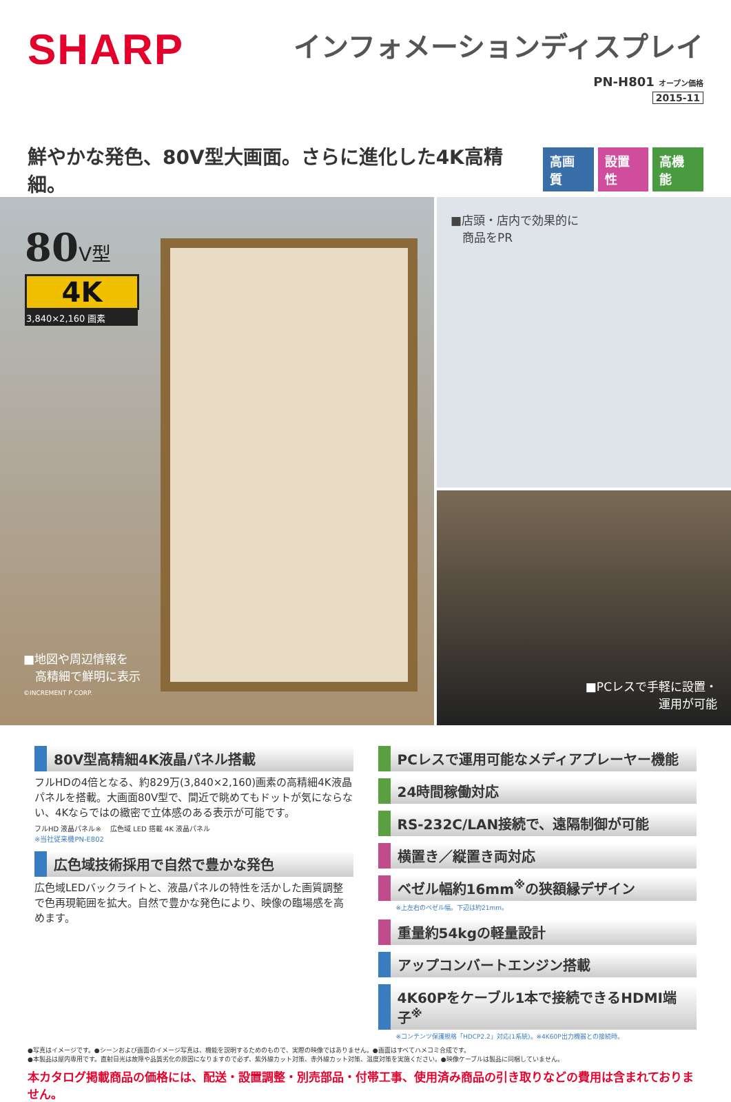SHARP
インフォメーションディスプレイ
PN-H801 オープン価格
2015-11
鮮やかな発色、80V型大画面。さらに進化した4K高精細。 高画質 設置性 高機能
80 V型
4K
3,840×2,160 画素
■地図や周辺情報を
　高精細で鮮明に表示
©INCREMENT P CORP.
■店頭・店内で効果的に
　商品をPR
■PCレスで手軽に設置・
運用が可能
80V型高精細4K液晶パネル搭載
フルHDの4倍となる、約829万(3,840×2,160)画素の高精細4K液晶パネルを搭載。大画面80V型で、間近で眺めてもドットが気にならない、4Kならではの緻密で立体感のある表示が可能です。
フルHD 液晶パネル※ 　広色域 LED 搭載 4K 液晶パネル
※当社従来機PN-E802
広色域技術採用で自然で豊かな発色
広色域LEDバックライトと、液晶パネルの特性を活かした画質調整で色再現範囲を拡大。自然で豊かな発色により、映像の臨場感を高めます。
PCレスで運用可能なメディアプレーヤー機能
24時間稼働対応
RS-232C/LAN接続で、遠隔制御が可能
横置き／縦置き両対応
ベゼル幅約16mm<sup>※</sup>の狭額縁デザイン
※上左右のベゼル幅。下辺は約21mm。
重量約54kgの軽量設計
アップコンバートエンジン搭載
4K60Pをケーブル1本で接続できるHDMI端子<sup>※</sup>
※コンテンツ保護規格「HDCP2.2」対応(1系統)。※4K60P出力機器との接続時。
●写真はイメージです。●シーンおよび画面のイメージ写真は、機能を説明するためのもので、実際の映像ではありません。●画面はすべてハメコミ合成です。
●本製品は屋内専用です。直射日光は故障や品質劣化の原因になりますので必ず、紫外線カット対策、赤外線カット対策、温度対策を実施ください。●映像ケーブルは製品に同梱していません。
本カタログ掲載商品の価格には、配送・設置調整・別売部品・付帯工事、使用済み商品の引き取りなどの費用は含まれておりません。